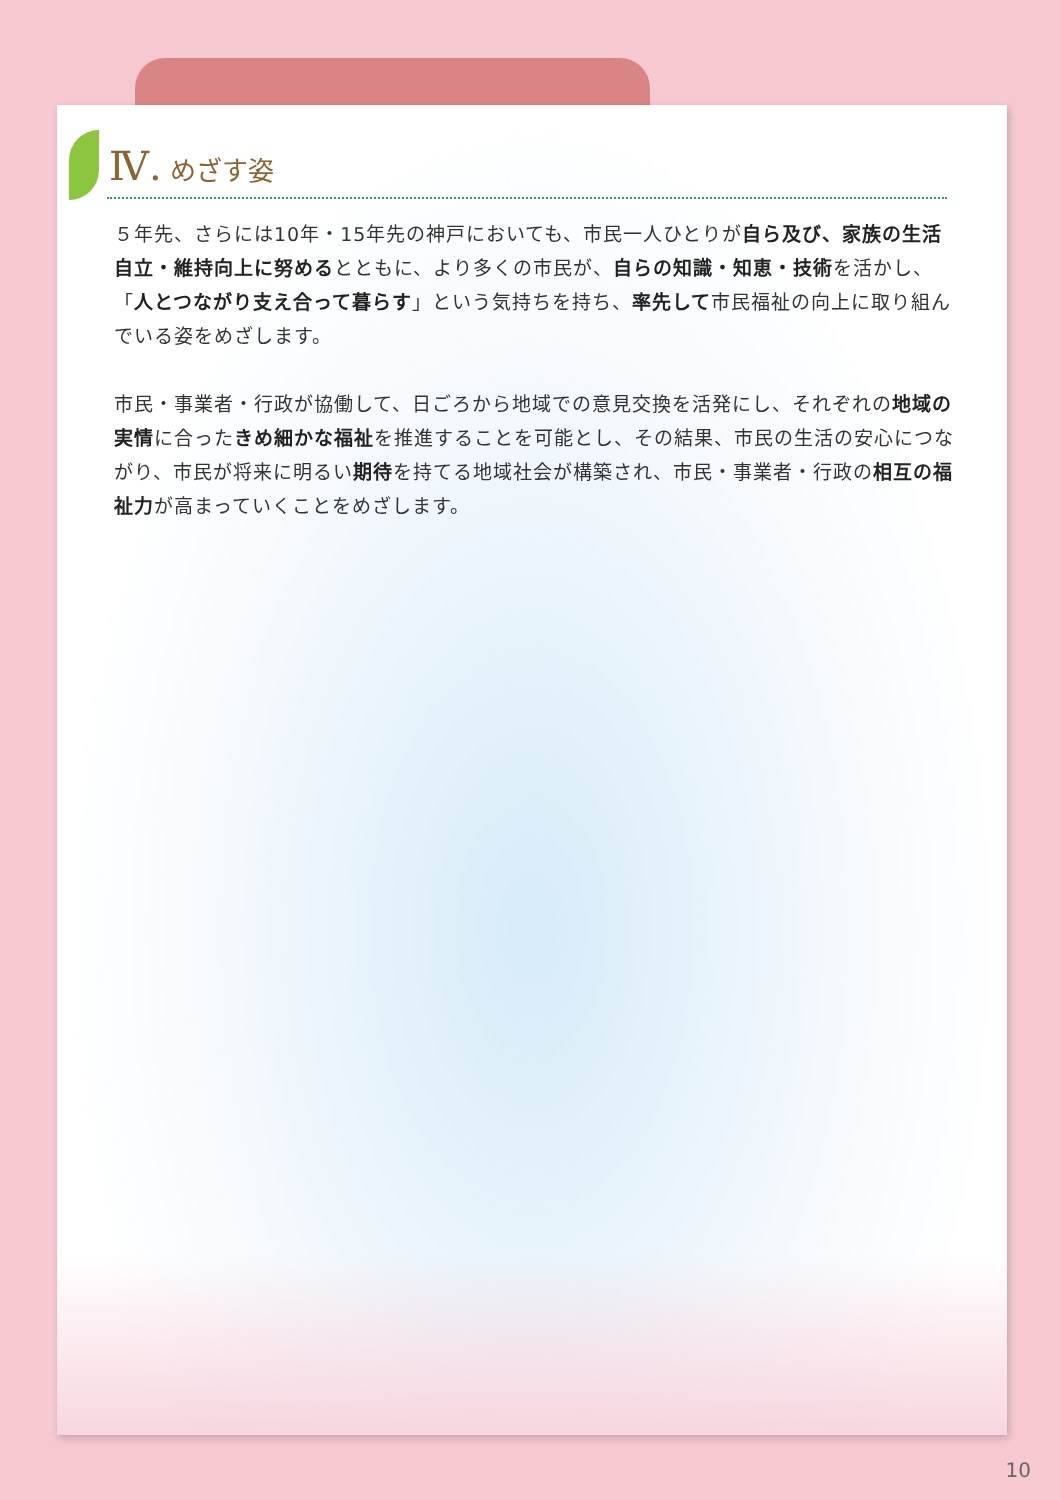Ⅳ. めざす姿
５年先、さらには10年・15年先の神戸においても、市民一人ひとりが自ら及び、家族の生活自立・維持向上に努めるとともに、より多くの市民が、自らの知識・知恵・技術を活かし、「人とつながり支え合って暮らす」という気持ちを持ち、率先して市民福祉の向上に取り組んでいる姿をめざします。
市民・事業者・行政が協働して、日ごろから地域での意見交換を活発にし、それぞれの地域の実情に合ったきめ細かな福祉を推進することを可能とし、その結果、市民の生活の安心につながり、市民が将来に明るい期待を持てる地域社会が構築され、市民・事業者・行政の相互の福祉力が高まっていくことをめざします。
10